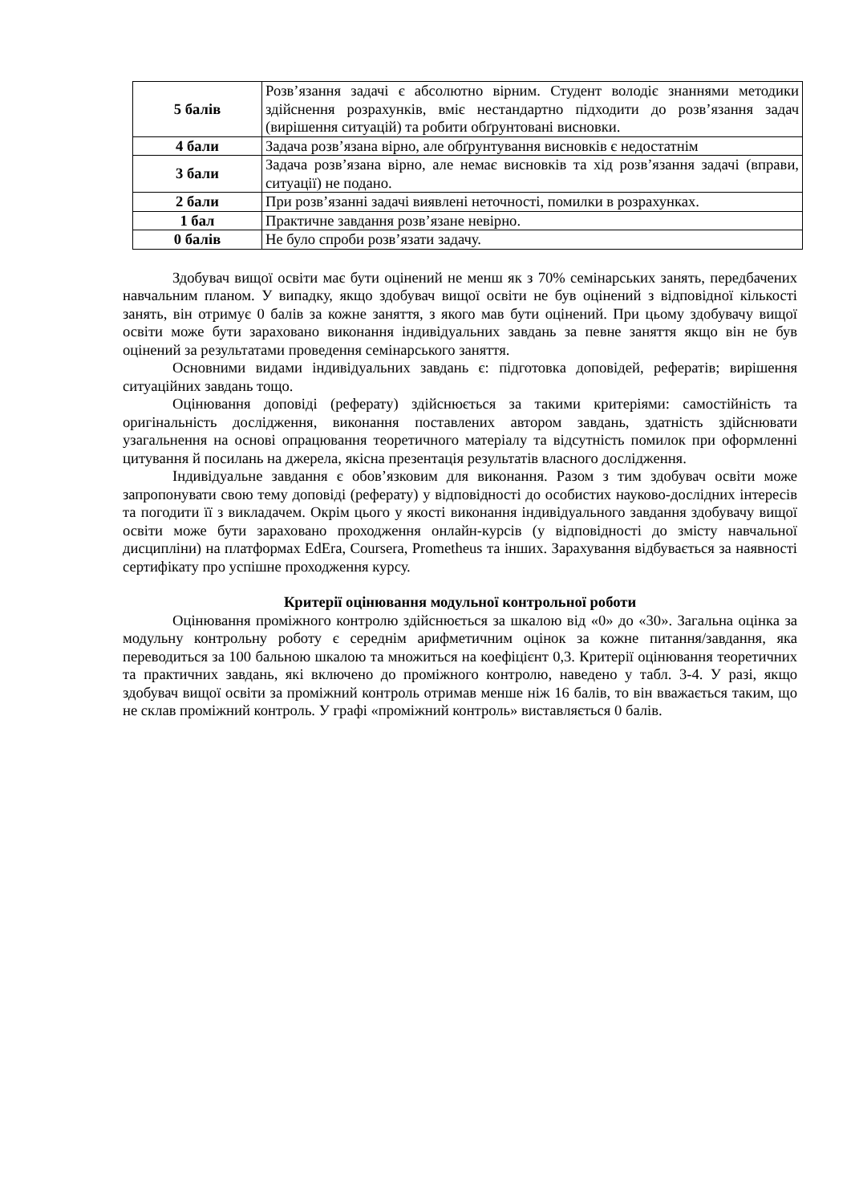| 5 балів | Розв’язання задачі є абсолютно вірним. Студент володіє знаннями методики здійснення розрахунків, вміє нестандартно підходити до розв’язання задач (вирішення ситуацій) та робити обґрунтовані висновки. |
| 4 бали | Задача розв’язана вірно, але обґрунтування висновків є недостатнім |
| 3 бали | Задача розв’язана вірно, але немає висновків та хід розв’язання задачі (вправи, ситуації) не подано. |
| 2 бали | При розв’язанні задачі виявлені неточності, помилки в розрахунках. |
| 1 бал | Практичне завдання розв’язане невірно. |
| 0 балів | Не було спроби розв’язати задачу. |
Здобувач вищої освіти має бути оцінений не менш як з 70% семінарських занять, передбачених навчальним планом. У випадку, якщо здобувач вищої освіти не був оцінений з відповідної кількості занять, він отримує 0 балів за кожне заняття, з якого мав бути оцінений. При цьому здобувачу вищої освіти може бути зараховано виконання індивідуальних завдань за певне заняття якщо він не був оцінений за результатами проведення семінарського заняття.
Основними видами індивідуальних завдань є: підготовка доповідей, рефератів; вирішення ситуаційних завдань тощо.
Оцінювання доповіді (реферату) здійснюється за такими критеріями: самостійність та оригінальність дослідження, виконання поставлених автором завдань, здатність здійснювати узагальнення на основі опрацювання теоретичного матеріалу та відсутність помилок при оформленні цитування й посилань на джерела, якісна презентація результатів власного дослідження.
Індивідуальне завдання є обов’язковим для виконання. Разом з тим здобувач освіти може запропонувати свою тему доповіді (реферату) у відповідності до особистих науково-дослідних інтересів та погодити її з викладачем. Окрім цього у якості виконання індивідуального завдання здобувачу вищої освіти може бути зараховано проходження онлайн-курсів (у відповідності до змісту навчальної дисципліни) на платформах EdEra, Coursera, Prometheus та інших. Зарахування відбувається за наявності сертифікату про успішне проходження курсу.
Критерії оцінювання модульної контрольної роботи
Оцінювання проміжного контролю здійснюється за шкалою від «0» до «30». Загальна оцінка за модульну контрольну роботу є середнім арифметичним оцінок за кожне питання/завдання, яка переводиться за 100 бальною шкалою та множиться на коефіцієнт 0,3. Критерії оцінювання теоретичних та практичних завдань, які включено до проміжного контролю, наведено у табл. 3-4. У разі, якщо здобувач вищої освіти за проміжний контроль отримав менше ніж 16 балів, то він вважається таким, що не склав проміжний контроль. У графі «проміжний контроль» виставляється 0 балів.